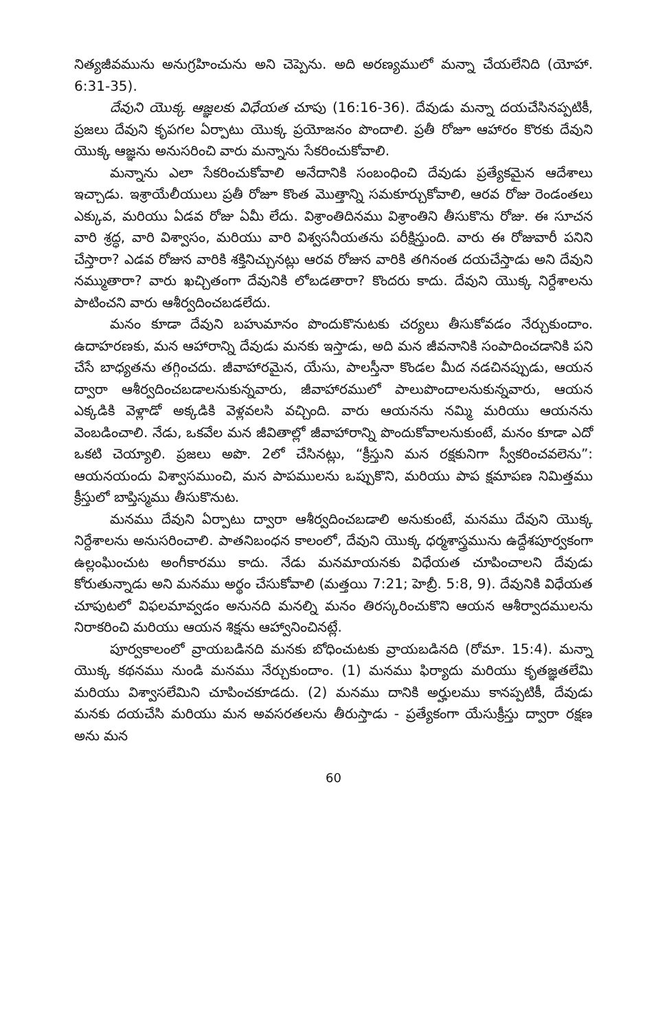నిత్యజీవమును అనుగ్రహించును అని చెప్పెను. అది అరణ్యములో మన్నా చేయలేనిది (యోహా. 6:31-35).
దేవుని యొక్క ఆజ్ఞలకు విధేయత చూపు (16:16-36). దేవుడు మన్నా దయచేసినప్పటికీ, ప్రజలు దేవుని కృపగల ఏర్పాటు యొక్క ప్రయోజనం పొందాలి. ప్రతీ రోజూ ఆహారం కొరకు దేవుని యొక్క ఆజ్ఞను అనుసరించి వారు మన్నాను సేకరించుకోవాలి.
మన్నాను ఎలా సేకరించుకోవాలి అనేదానికి సంబంధించి దేవుడు ప్రత్యేకమైన ఆదేశాలు ఇచ్చాడు. ఇశ్రాయేలీయులు ప్రతీ రోజూ కొంత మొత్తాన్ని సమకూర్చుకోవాలి, ఆరవ రోజు రెండంతలు ఎక్కువ, మరియు ఏడవ రోజు ఏమీ లేదు. విశ్రాంతిదినము విశ్రాంతిని తీసుకొను రోజు. ఈ సూచన వారి శ్రద్ధ, వారి విశ్వాసం, మరియు వారి విశ్వసనీయతను పరీక్షిస్తుంది. వారు ఈ రోజువారీ పనిని చేస్తారా? ఎడవ రోజున వారికి శక్తినిచ్చునట్లు ఆరవ రోజున వారికి తగినంత దయచేస్తాడు అని దేవుని నమ్ముతారా? వారు ఖచ్చితంగా దేవునికి లోబడతారా? కొందరు కాదు. దేవుని యొక్క నిర్దేశాలను పాటించని వారు ఆశీర్వదించబడలేదు.
మనం కూడా దేవుని బహుమానం పొందుకొనుటకు చర్యలు తీసుకోవడం నేర్చుకుందాం. ఉదాహరణకు, మన ఆహారాన్ని దేవుడు మనకు ఇస్తాడు, అది మన జీవనానికి సంపాదించడానికి పని చేసే బాధ్యతను తగ్గించదు. జీవాహారమైన, యేసు, పాలస్తీనా కొండల మీద నడచినప్పుడు, ఆయన ద్వారా ఆశీర్వదించబడాలనుకున్నవారు, జీవాహారములో పాలుపొందాలనుకున్నవారు, ఆయన ఎక్కడికి వెళ్లాడో అక్కడికి వెళ్లవలసి వచ్చింది. వారు ఆయనను నమ్మి మరియు ఆయనను వెంబడించాలి. నేడు, ఒకవేల మన జీవితాల్లో జీవాహారాన్ని పొందుకోవాలనుకుంటే, మనం కూడా ఎదో ఒకటి చెయ్యాలి. ప్రజలు అపొ. 2లో చేసినట్లు, “క్రీస్తుని మన రక్షకునిగా స్వీకరించవలెను”: ఆయనయందు విశ్వాసముంచి, మన పాపములను ఒప్పుకొని, మరియు పాప క్షమాపణ నిమిత్తము క్రీస్తులో బాప్తిస్మము తీసుకొనుట.
మనము దేవుని ఏర్పాటు ద్వారా ఆశీర్వదించబడాలి అనుకుంటే, మనము దేవుని యొక్క నిర్దేశాలను అనుసరించాలి. పాతనిబంధన కాలంలో, దేవుని యొక్క ధర్మశాస్త్రమును ఉద్దేశపూర్వకంగా ఉల్లంఘించుట అంగీకారము కాదు. నేడు మనమాయనకు విధేయత చూపించాలని దేవుడు కోరుతున్నాడు అని మనము అర్థం చేసుకోవాలి (మత్తయి 7:21; హెబ్రీ. 5:8, 9). దేవునికి విధేయత చూపుటలో విఫలమావ్వడం అనునది మనల్ని మనం తిరస్కరించుకొని ఆయన ఆశీర్వాదములను నిరాకరించి మరియు ఆయన శిక్షను ఆహ్వానించినట్లే.
పూర్వకాలంలో వ్రాయబడినది మనకు బోధించుటకు వ్రాయబడినది (రోమా. 15:4). మన్నా యొక్క కథనము నుండి మనము నేర్చుకుందాం. (1) మనము ఫిర్యాదు మరియు కృతజ్ఞతలేమి మరియు విశ్వాసలేమిని చూపించకూడదు. (2) మనము దానికి అర్హులము కానప్పటికీ, దేవుడు మనకు దయచేసి మరియు మన అవసరతలను తీరుస్తాడు - ప్రత్యేకంగా యేసుక్రీస్తు ద్వారా రక్షణ అను మన
60